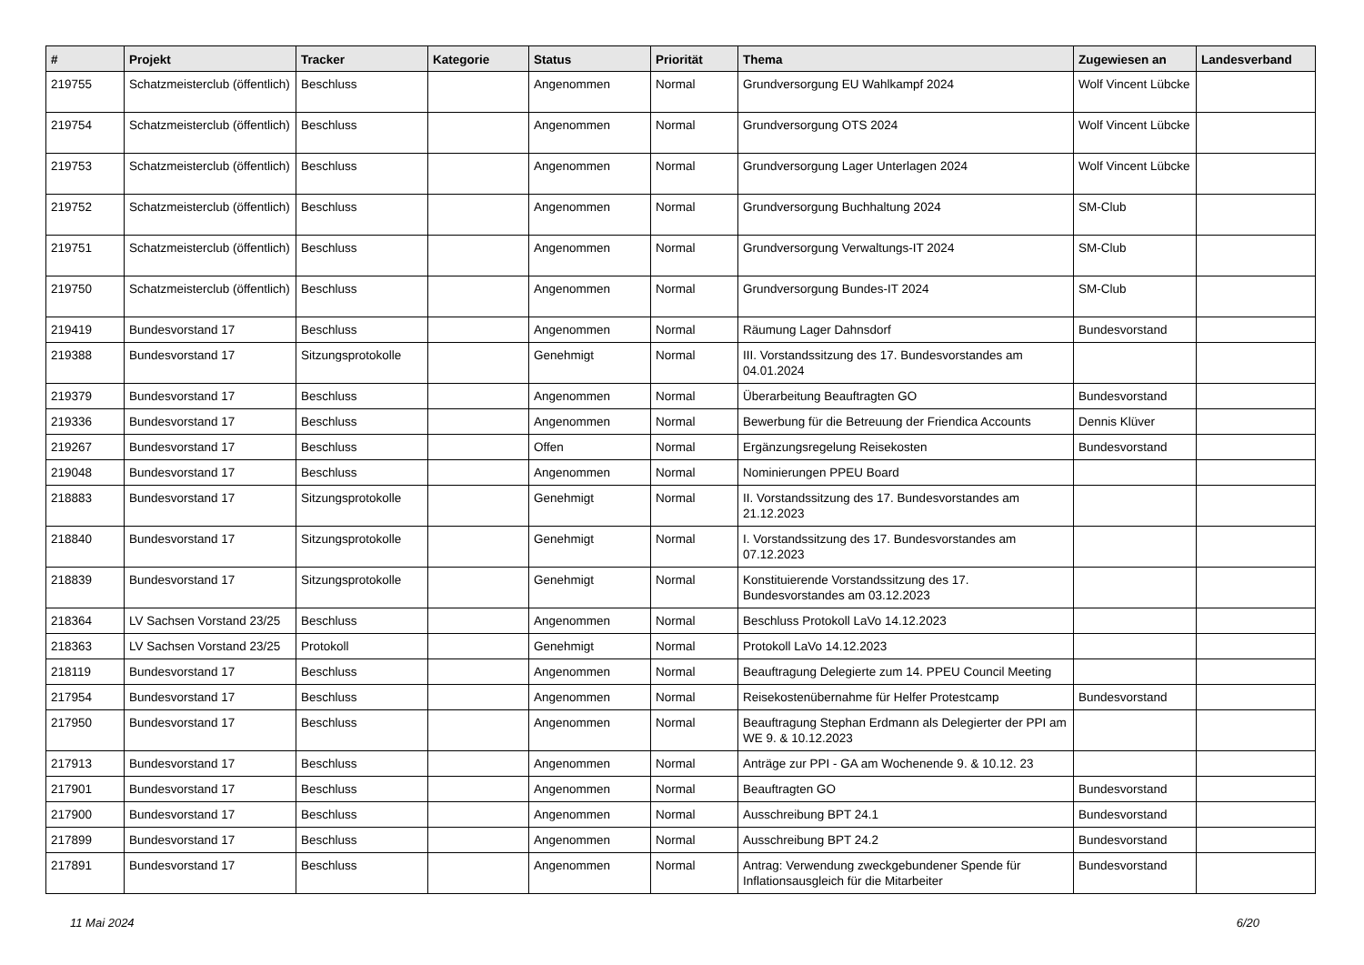| # | Projekt | Tracker | Kategorie | Status | Priorität | Thema | Zugewiesen an | Landesverband |
| --- | --- | --- | --- | --- | --- | --- | --- | --- |
| 219755 | Schatzmeisterclub (öffentlich) | Beschluss | | Angenommen | Normal | Grundversorgung EU Wahlkampf 2024 | Wolf Vincent Lübcke | |
| 219754 | Schatzmeisterclub (öffentlich) | Beschluss | | Angenommen | Normal | Grundversorgung OTS 2024 | Wolf Vincent Lübcke | |
| 219753 | Schatzmeisterclub (öffentlich) | Beschluss | | Angenommen | Normal | Grundversorgung Lager Unterlagen 2024 | Wolf Vincent Lübcke | |
| 219752 | Schatzmeisterclub (öffentlich) | Beschluss | | Angenommen | Normal | Grundversorgung Buchhaltung 2024 | SM-Club | |
| 219751 | Schatzmeisterclub (öffentlich) | Beschluss | | Angenommen | Normal | Grundversorgung Verwaltungs-IT 2024 | SM-Club | |
| 219750 | Schatzmeisterclub (öffentlich) | Beschluss | | Angenommen | Normal | Grundversorgung Bundes-IT 2024 | SM-Club | |
| 219419 | Bundesvorstand 17 | Beschluss | | Angenommen | Normal | Räumung Lager Dahnsdorf | Bundesvorstand | |
| 219388 | Bundesvorstand 17 | Sitzungsprotokolle | | Genehmigt | Normal | III. Vorstandssitzung des 17. Bundesvorstandes am 04.01.2024 | | |
| 219379 | Bundesvorstand 17 | Beschluss | | Angenommen | Normal | Überarbeitung Beauftragten GO | Bundesvorstand | |
| 219336 | Bundesvorstand 17 | Beschluss | | Angenommen | Normal | Bewerbung für die Betreuung der Friendica Accounts | Dennis Klüver | |
| 219267 | Bundesvorstand 17 | Beschluss | | Offen | Normal | Ergänzungsregelung Reisekosten | Bundesvorstand | |
| 219048 | Bundesvorstand 17 | Beschluss | | Angenommen | Normal | Nominierungen PPEU Board | | |
| 218883 | Bundesvorstand 17 | Sitzungsprotokolle | | Genehmigt | Normal | II. Vorstandssitzung des 17. Bundesvorstandes am 21.12.2023 | | |
| 218840 | Bundesvorstand 17 | Sitzungsprotokolle | | Genehmigt | Normal | I. Vorstandssitzung des 17. Bundesvorstandes am 07.12.2023 | | |
| 218839 | Bundesvorstand 17 | Sitzungsprotokolle | | Genehmigt | Normal | Konstituierende Vorstandssitzung des 17. Bundesvorstandes am 03.12.2023 | | |
| 218364 | LV Sachsen Vorstand 23/25 | Beschluss | | Angenommen | Normal | Beschluss Protokoll LaVo 14.12.2023 | | |
| 218363 | LV Sachsen Vorstand 23/25 | Protokoll | | Genehmigt | Normal | Protokoll LaVo 14.12.2023 | | |
| 218119 | Bundesvorstand 17 | Beschluss | | Angenommen | Normal | Beauftragung Delegierte zum 14. PPEU Council Meeting | | |
| 217954 | Bundesvorstand 17 | Beschluss | | Angenommen | Normal | Reisekostenübernahme für Helfer Protestcamp | Bundesvorstand | |
| 217950 | Bundesvorstand 17 | Beschluss | | Angenommen | Normal | Beauftragung Stephan Erdmann als Delegierter der PPI am WE 9. & 10.12.2023 | | |
| 217913 | Bundesvorstand 17 | Beschluss | | Angenommen | Normal | Anträge zur PPI - GA am Wochenende 9. & 10.12. 23 | | |
| 217901 | Bundesvorstand 17 | Beschluss | | Angenommen | Normal | Beauftragten GO | Bundesvorstand | |
| 217900 | Bundesvorstand 17 | Beschluss | | Angenommen | Normal | Ausschreibung BPT 24.1 | Bundesvorstand | |
| 217899 | Bundesvorstand 17 | Beschluss | | Angenommen | Normal | Ausschreibung BPT 24.2 | Bundesvorstand | |
| 217891 | Bundesvorstand 17 | Beschluss | | Angenommen | Normal | Antrag: Verwendung zweckgebundener Spende für Inflationsausgleich für die Mitarbeiter | Bundesvorstand | |
11 Mai 2024 6/20